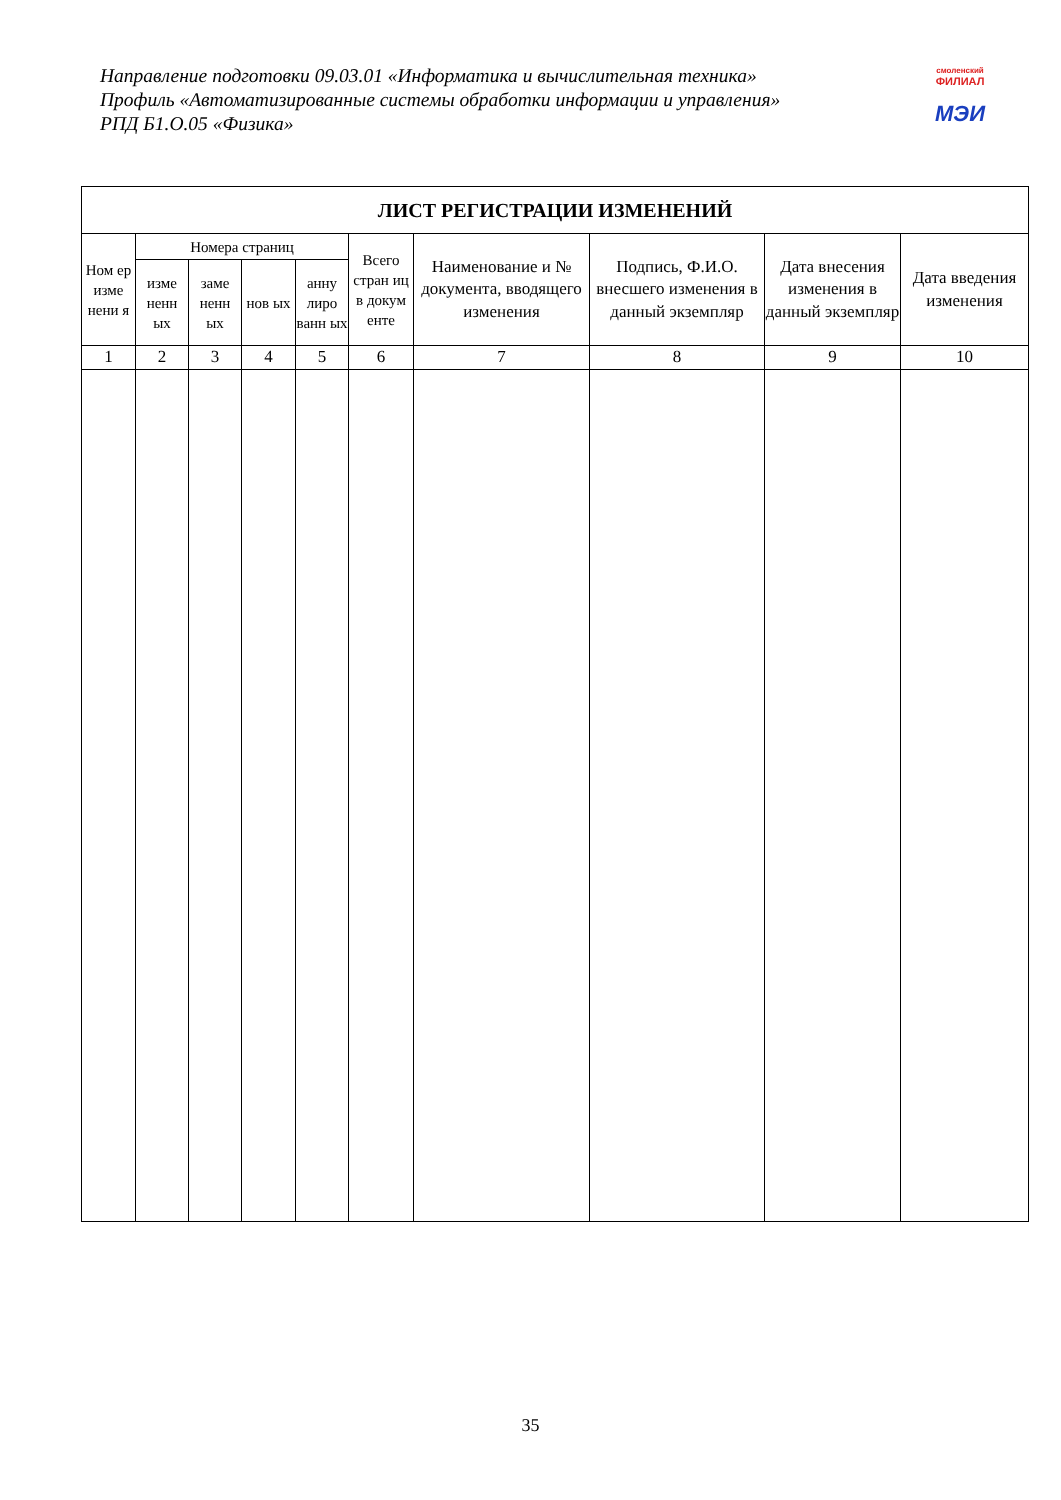Направление подготовки 09.03.01 «Информатика и вычислительная техника»
Профиль «Автоматизированные системы обработки информации и управления»
РПД Б1.О.05 «Физика»
смоленский
ФИЛИАЛ
МЭИ
| ЛИСТ РЕГИСТРАЦИИ ИЗМЕНЕНИЙ | | | | | | | | | |
| --- | --- | --- | --- | --- | --- | --- | --- | --- | --- |
| Ном ер изме нени я | Номера страниц | | | | Всего стран иц в докум енте | Наименование и № документа, вводящего изменения | Подпись, Ф.И.О. внесшего изменения в данный экземпляр | Дата внесения изменения в данный экземпляр | Дата введения изменения |
| | изме ненн ых | заме ненн ых | нов ых | анну лиро ванн ых | | | | | |
| 1 | 2 | 3 | 4 | 5 | 6 | 7 | 8 | 9 | 10 |
35